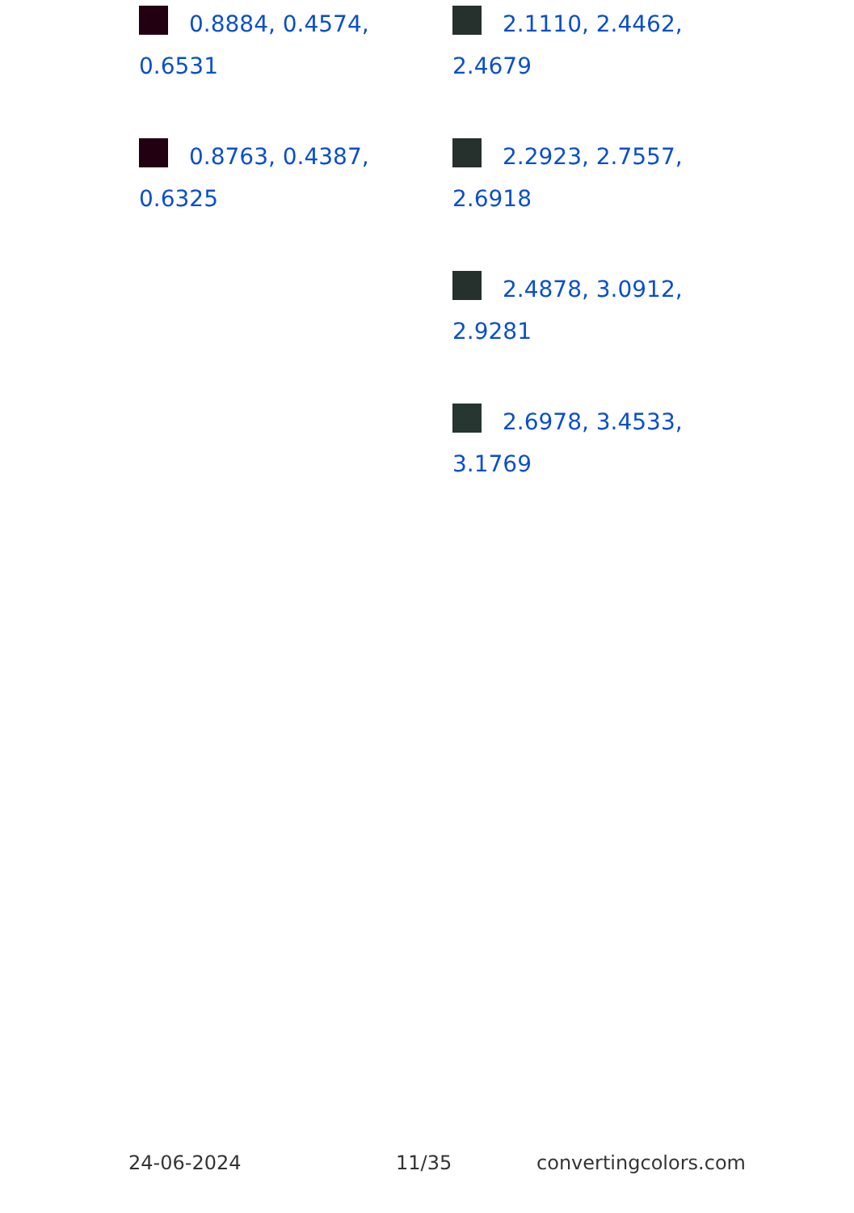0.8884, 0.4574, 0.6531
0.8763, 0.4387, 0.6325
2.1110, 2.4462, 2.4679
2.2923, 2.7557, 2.6918
2.4878, 3.0912, 2.9281
2.6978, 3.4533, 3.1769
24-06-2024 11/35 convertingcolors.com